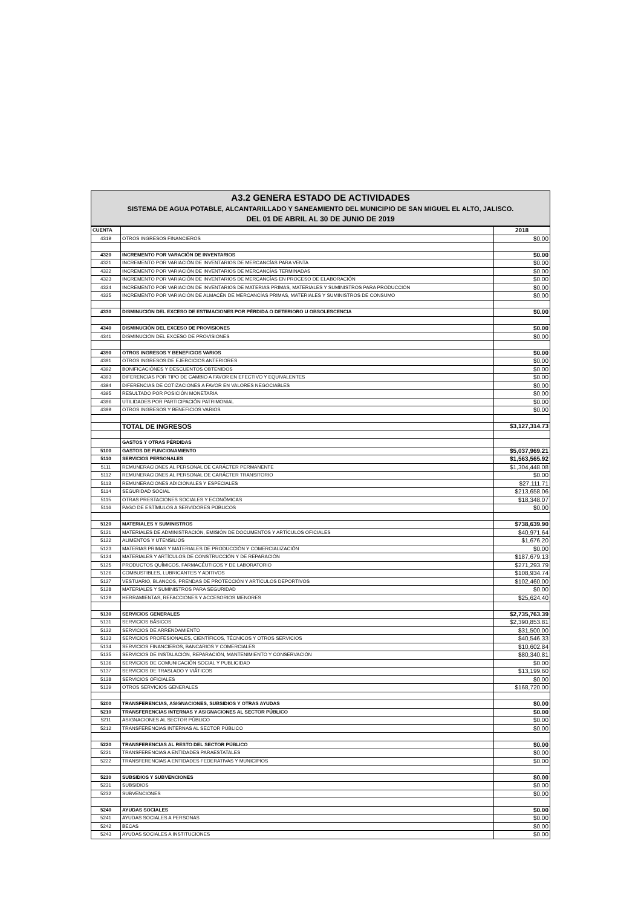A3.2 GENERA ESTADO DE ACTIVIDADES
SISTEMA DE AGUA POTABLE, ALCANTARILLADO Y SANEAMIENTO DEL MUNICIPIO DE SAN MIGUEL EL ALTO, JALISCO.
DEL 01 DE ABRIL AL 30 DE JUNIO DE 2019
| CUENTA | | 2018 |
| --- | --- | --- |
| 4319 | OTROS INGRESOS FINANCIEROS | $0.00 |
| 4320 | INCREMENTO POR VARACIÓN DE INVENTARIOS | $0.00 |
| 4321 | INCREMENTO POR VARIACIÓN DE INVENTARIOS DE MERCANCÍAS PARA VENTA | $0.00 |
| 4322 | INCREMENTO POR VARIACIÓN DE INVENTARIOS DE MERCANCÍAS TERMINADAS | $0.00 |
| 4323 | INCREMENTO POR VARIACIÓN DE INVENTARIOS DE MERCANCÍAS EN PROCESO DE ELABORACIÓN | $0.00 |
| 4324 | INCREMENTO POR VARIACIÓN DE INVENTARIOS DE MATERIAS PRIMAS, MATERIALES Y SUMINISTROS PARA PRODUCCIÓN | $0.00 |
| 4325 | INCREMENTO POR VARIACIÓN DE ALMACÉN DE MERCANCÍAS PRIMAS, MATERIALES Y SUMINISTROS DE CONSUMO | $0.00 |
| 4330 | DISMINUCIÓN DEL EXCESO DE ESTIMACIONES POR PÉRDIDA O DETERIORO U OBSOLESCENCIA | $0.00 |
| 4340 | DISMINUCIÓN DEL EXCESO DE PROVISIONES | $0.00 |
| 4341 | DISMINUCIÓN DEL EXCESO DE PROVISIONES | $0.00 |
| 4390 | OTROS INGRESOS Y BENEFICIOS VARIOS | $0.00 |
| 4391 | OTROS INGRESOS DE EJERCICIOS ANTERIORES | $0.00 |
| 4392 | BONIFICACIÓNES Y DESCUENTOS OBTENIDOS | $0.00 |
| 4393 | DIFERENCIAS POR TIPO DE CAMBIO A FAVOR EN EFECTIVO Y EQUIVALENTES | $0.00 |
| 4394 | DIFERENCIAS DE COTIZACIONES A FAVOR EN VALORES NEGOCIABLES | $0.00 |
| 4395 | RESULTADO POR POSICIÓN MONETARIA | $0.00 |
| 4396 | UTILIDADES POR PARTICIPACIÓN PATRIMONIAL | $0.00 |
| 4399 | OTROS INGRESOS Y BENEFICIOS VARIOS | $0.00 |
| | TOTAL DE INGRESOS | $3,127,314.73 |
| | GASTOS Y OTRAS PÉRDIDAS | |
| 5100 | GASTOS DE FUNCIONAMIENTO | $5,037,969.21 |
| 5110 | SERVICIOS PERSONALES | $1,563,565.92 |
| 5111 | REMUNERACIONES AL PERSONAL DE CARÁCTER PERMANENTE | $1,304,448.08 |
| 5112 | REMUNERACIONES AL PERSONAL DE CARÁCTER TRANSITORIO | $0.00 |
| 5113 | REMUNERACIONES ADICIONALES Y ESPECIALES | $27,111.71 |
| 5114 | SEGURIDAD SOCIAL | $213,658.06 |
| 5115 | OTRAS PRESTACIONES SOCIALES Y ECONÓMICAS | $18,348.07 |
| 5116 | PAGO DE ESTÍMULOS A SERVIDORES PÚBLICOS | $0.00 |
| 5120 | MATERIALES Y SUMINISTROS | $738,639.90 |
| 5121 | MATERIALES DE ADMINISTRACIÓN, EMISIÓN DE DOCUMENTOS Y ARTÍCULOS OFICIALES | $40,971.64 |
| 5122 | ALIMENTOS Y UTENSILIOS | $1,676.20 |
| 5123 | MATERIAS PRIMAS Y MATERIALES DE PRODUCCIÓN Y COMERCIALIZACIÓN | $0.00 |
| 5124 | MATERIALES Y ARTÍCULOS DE CONSTRUCCIÓN Y DE REPARACIÓN | $187,679.13 |
| 5125 | PRODUCTOS QUÍMICOS, FARMACÉUTICOS Y DE LABORATORIO | $271,293.79 |
| 5126 | COMBUSTIBLES, LUBRICANTES Y ADITIVOS | $108,934.74 |
| 5127 | VESTUARIO, BLANCOS, PRENDAS DE PROTECCIÓN Y ARTÍCULOS DEPORTIVOS | $102,460.00 |
| 5128 | MATERIALES Y SUMINISTROS PARA SEGURIDAD | $0.00 |
| 5129 | HERRAMIENTAS, REFACCIONES Y ACCESORIOS MENORES | $25,624.40 |
| 5130 | SERVICIOS GENERALES | $2,735,763.39 |
| 5131 | SERVICIOS BÁSICOS | $2,390,853.81 |
| 5132 | SERVICIOS DE ARRENDAMIENTO | $31,500.00 |
| 5133 | SERVICIOS PROFESIONALES, CIENTÍFICOS, TÉCNICOS Y OTROS SERVICIOS | $40,546.33 |
| 5134 | SERVICIOS FINANCIEROS, BANCARIOS Y COMERCIALES | $10,602.84 |
| 5135 | SERVICIOS DE INSTALACIÓN, REPARACIÓN, MANTENIMIENTO Y CONSERVACIÓN | $80,340.81 |
| 5136 | SERVICIOS DE COMUNICACIÓN SOCIAL Y PUBLICIDAD | $0.00 |
| 5137 | SERVICIOS DE TRASLADO Y VIÁTICOS | $13,199.60 |
| 5138 | SERVICIOS OFICIALES | $0.00 |
| 5139 | OTROS SERVICIOS GENERALES | $168,720.00 |
| 5200 | TRANSFERENCIAS, ASIGNACIONES, SUBSIDIOS Y OTRAS AYUDAS | $0.00 |
| 5210 | TRANSFERENCIAS INTERNAS Y ASIGNACIONES AL SECTOR PÚBLICO | $0.00 |
| 5211 | ASIGNACIONES AL SECTOR PÚBLICO | $0.00 |
| 5212 | TRANSFERENCIAS INTERNAS AL SECTOR PÚBLICO | $0.00 |
| 5220 | TRANSFERENCIAS AL RESTO DEL SECTOR PÚBLICO | $0.00 |
| 5221 | TRANSFERENCIAS A ENTIDADES PARAESTATALES | $0.00 |
| 5222 | TRANSFERENCIAS A ENTIDADES FEDERATIVAS Y MUNICIPIOS | $0.00 |
| 5230 | SUBSIDIOS Y SUBVENCIONES | $0.00 |
| 5231 | SUBSIDIOS | $0.00 |
| 5232 | SUBVENCIONES | $0.00 |
| 5240 | AYUDAS SOCIALES | $0.00 |
| 5241 | AYUDAS SOCIALES A PERSONAS | $0.00 |
| 5242 | BECAS | $0.00 |
| 5243 | AYUDAS SOCIALES A INSTITUCIONES | $0.00 |